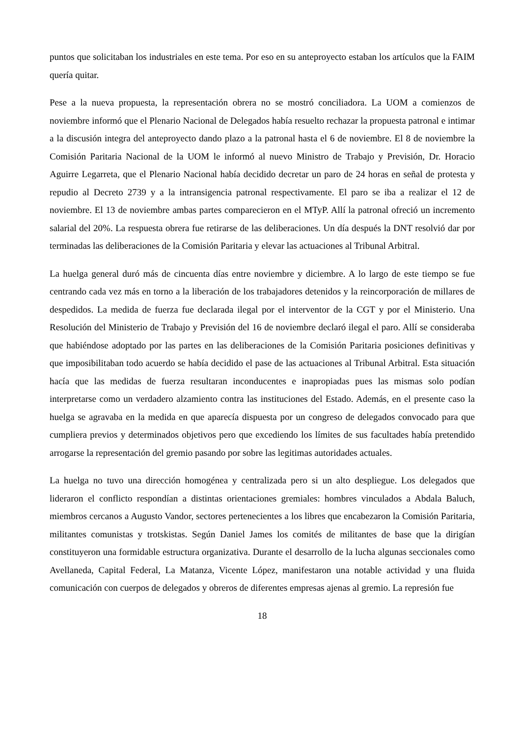puntos que solicitaban los industriales en este tema. Por eso en su anteproyecto estaban los artículos que la FAIM quería quitar.
Pese a la nueva propuesta, la representación obrera no se mostró conciliadora. La UOM a comienzos de noviembre informó que el Plenario Nacional de Delegados había resuelto rechazar la propuesta patronal e intimar a la discusión integra del anteproyecto dando plazo a la patronal hasta el 6 de noviembre. El 8 de noviembre la Comisión Paritaria Nacional de la UOM le informó al nuevo Ministro de Trabajo y Previsión, Dr. Horacio Aguirre Legarreta, que el Plenario Nacional había decidido decretar un paro de 24 horas en señal de protesta y repudio al Decreto 2739 y a la intransigencia patronal respectivamente. El paro se iba a realizar el 12 de noviembre. El 13 de noviembre ambas partes comparecieron en el MTyP. Allí la patronal ofreció un incremento salarial del 20%. La respuesta obrera fue retirarse de las deliberaciones. Un día después la DNT resolvió dar por terminadas las deliberaciones de la Comisión Paritaria y elevar las actuaciones al Tribunal Arbitral.
La huelga general duró más de cincuenta días entre noviembre y diciembre. A lo largo de este tiempo se fue centrando cada vez más en torno a la liberación de los trabajadores detenidos y la reincorporación de millares de despedidos. La medida de fuerza fue declarada ilegal por el interventor de la CGT y por el Ministerio. Una Resolución del Ministerio de Trabajo y Previsión del 16 de noviembre declaró ilegal el paro. Allí se consideraba que habiéndose adoptado por las partes en las deliberaciones de la Comisión Paritaria posiciones definitivas y que imposibilitaban todo acuerdo se había decidido el pase de las actuaciones al Tribunal Arbitral. Esta situación hacía que las medidas de fuerza resultaran inconducentes e inapropiadas pues las mismas solo podían interpretarse como un verdadero alzamiento contra las instituciones del Estado. Además, en el presente caso la huelga se agravaba en la medida en que aparecía dispuesta por un congreso de delegados convocado para que cumpliera previos y determinados objetivos pero que excediendo los límites de sus facultades había pretendido arrogarse la representación del gremio pasando por sobre las legitimas autoridades actuales.
La huelga no tuvo una dirección homogénea y centralizada pero si un alto despliegue. Los delegados que lideraron el conflicto respondían a distintas orientaciones gremiales: hombres vinculados a Abdala Baluch, miembros cercanos a Augusto Vandor, sectores pertenecientes a los libres que encabezaron la Comisión Paritaria, militantes comunistas y trotskistas. Según Daniel James los comités de militantes de base que la dirigían constituyeron una formidable estructura organizativa. Durante el desarrollo de la lucha algunas seccionales como Avellaneda, Capital Federal, La Matanza, Vicente López, manifestaron una notable actividad y una fluida comunicación con cuerpos de delegados y obreros de diferentes empresas ajenas al gremio. La represión fue
18